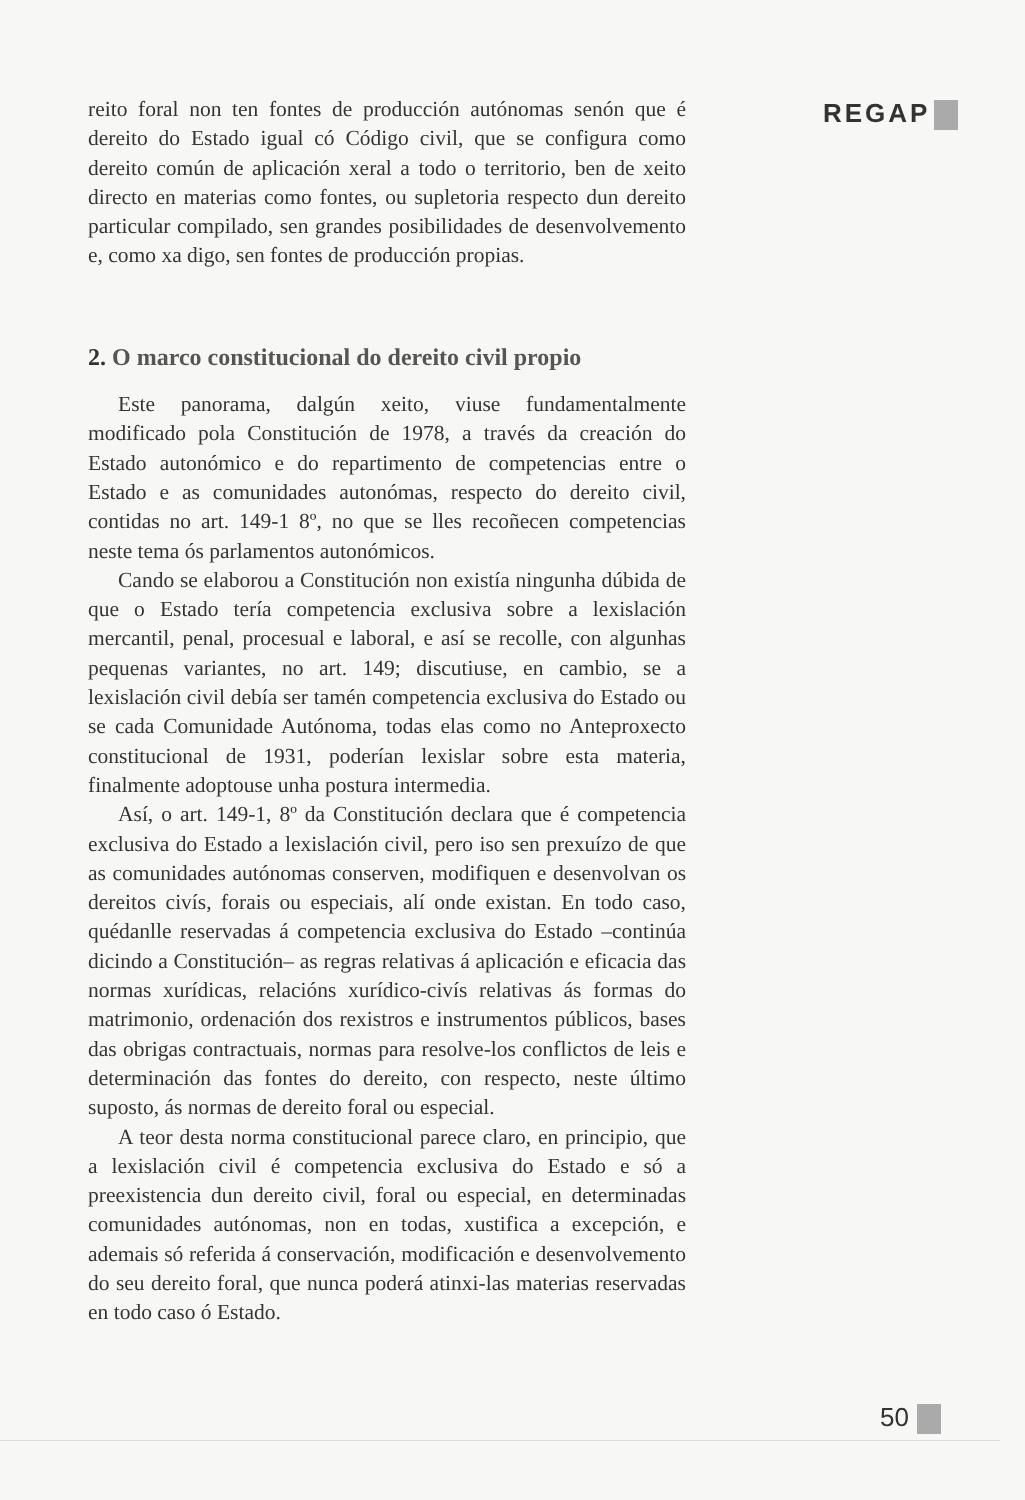reito foral non ten fontes de producción autónomas senón que é dereito do Estado igual có Código civil, que se configura como dereito común de aplicación xeral a todo o territorio, ben de xeito directo en materias como fontes, ou supletoria respecto dun dereito particular compilado, sen grandes posibilidades de desenvolvemento e, como xa digo, sen fontes de producción propias.
2. O marco constitucional do dereito civil propio
Este panorama, dalgún xeito, viuse fundamentalmente modificado pola Constitución de 1978, a través da creación do Estado autonómico e do repartimento de competencias entre o Estado e as comunidades autonómas, respecto do dereito civil, contidas no art. 149-1 8º, no que se lles recoñecen competencias neste tema ós parlamentos autonómicos.
Cando se elaborou a Constitución non existía ningunha dúbida de que o Estado tería competencia exclusiva sobre a lexislación mercantil, penal, procesual e laboral, e así se recolle, con algunhas pequenas variantes, no art. 149; discutiuse, en cambio, se a lexislación civil debía ser tamén competencia exclusiva do Estado ou se cada Comunidade Autónoma, todas elas como no Anteproxecto constitucional de 1931, poderían lexislar sobre esta materia, finalmente adoptouse unha postura intermedia.
Así, o art. 149-1, 8º da Constitución declara que é competencia exclusiva do Estado a lexislación civil, pero iso sen prexuízo de que as comunidades autónomas conserven, modifiquen e desenvolvan os dereitos civís, forais ou especiais, alí onde existan. En todo caso, quédanlle reservadas á competencia exclusiva do Estado –continúa dicindo a Constitución– as regras relativas á aplicación e eficacia das normas xurídicas, relacións xurídico-civís relativas ás formas do matrimonio, ordenación dos rexistros e instrumentos públicos, bases das obrigas contractuais, normas para resolve-los conflictos de leis e determinación das fontes do dereito, con respecto, neste último suposto, ás normas de dereito foral ou especial.
A teor desta norma constitucional parece claro, en principio, que a lexislación civil é competencia exclusiva do Estado e só a preexistencia dun dereito civil, foral ou especial, en determinadas comunidades autónomas, non en todas, xustifica a excepción, e ademais só referida á conservación, modificación e desenvolvemento do seu dereito foral, que nunca poderá atinxi-las materias reservadas en todo caso ó Estado.
REGAP
50